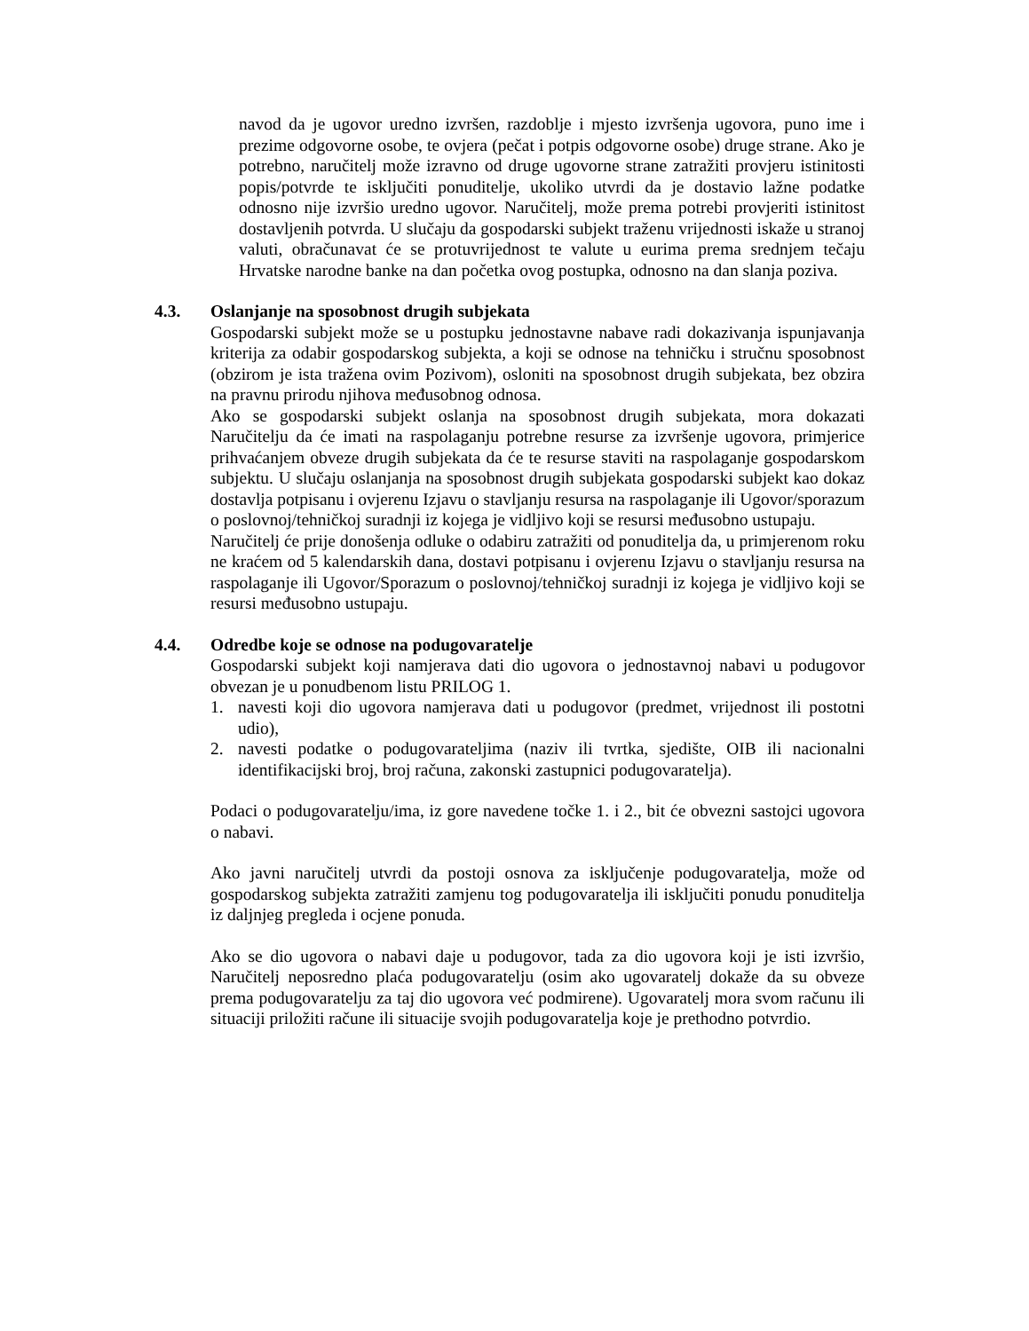navod da je ugovor uredno izvršen, razdoblje i mjesto izvršenja ugovora, puno ime i prezime odgovorne osobe, te ovjera (pečat i potpis odgovorne osobe) druge strane. Ako je potrebno, naručitelj može izravno od druge ugovorne strane zatražiti provjeru istinitosti popis/potvrde te isključiti ponuditelje, ukoliko utvrdi da je dostavio lažne podatke odnosno nije izvršio uredno ugovor. Naručitelj, može prema potrebi provjeriti istinitost dostavljenih potvrda. U slučaju da gospodarski subjekt traženu vrijednosti iskaže u stranoj valuti, obračunavat će se protuvrijednost te valute u eurima prema srednjem tečaju Hrvatske narodne banke na dan početka ovog postupka, odnosno na dan slanja poziva.
4.3. Oslanjanje na sposobnost drugih subjekata
Gospodarski subjekt može se u postupku jednostavne nabave radi dokazivanja ispunjavanja kriterija za odabir gospodarskog subjekta, a koji se odnose na tehničku i stručnu sposobnost (obzirom je ista tražena ovim Pozivom), osloniti na sposobnost drugih subjekata, bez obzira na pravnu prirodu njihova međusobnog odnosa.
Ako se gospodarski subjekt oslanja na sposobnost drugih subjekata, mora dokazati Naručitelju da će imati na raspolaganju potrebne resurse za izvršenje ugovora, primjerice prihvaćanjem obveze drugih subjekata da će te resurse staviti na raspolaganje gospodarskom subjektu. U slučaju oslanjanja na sposobnost drugih subjekata gospodarski subjekt kao dokaz dostavlja potpisanu i ovjerenu Izjavu o stavljanju resursa na raspolaganje ili Ugovor/sporazum o poslovnoj/tehničkoj suradnji iz kojega je vidljivo koji se resursi međusobno ustupaju.
Naručitelj će prije donošenja odluke o odabiru zatražiti od ponuditelja da, u primjerenom roku ne kraćem od 5 kalendarskih dana, dostavi potpisanu i ovjerenu Izjavu o stavljanju resursa na raspolaganje ili Ugovor/Sporazum o poslovnoj/tehničkoj suradnji iz kojega je vidljivo koji se resursi međusobno ustupaju.
4.4. Odredbe koje se odnose na podugovaratelje
Gospodarski subjekt koji namjerava dati dio ugovora o jednostavnoj nabavi u podugovor obvezan je u ponudbenom listu PRILOG 1.
1. navesti koji dio ugovora namjerava dati u podugovor (predmet, vrijednost ili postotni udio),
2. navesti podatke o podugovarateljima (naziv ili tvrtka, sjedište, OIB ili nacionalni identifikacijski broj, broj računa, zakonski zastupnici podugovaratelja).
Podaci o podugovaratelju/ima, iz gore navedene točke 1. i 2., bit će obvezni sastojci ugovora o nabavi.
Ako javni naručitelj utvrdi da postoji osnova za isključenje podugovaratelja, može od gospodarskog subjekta zatražiti zamjenu tog podugovaratelja ili isključiti ponudu ponuditelja iz daljnjeg pregleda i ocjene ponuda.
Ako se dio ugovora o nabavi daje u podugovor, tada za dio ugovora koji je isti izvršio, Naručitelj neposredno plaća podugovaratelju (osim ako ugovaratelj dokaže da su obveze prema podugovaratelju za taj dio ugovora već podmirene). Ugovaratelj mora svom računu ili situaciji priložiti račune ili situacije svojih podugovaratelja koje je prethodno potvrdio.